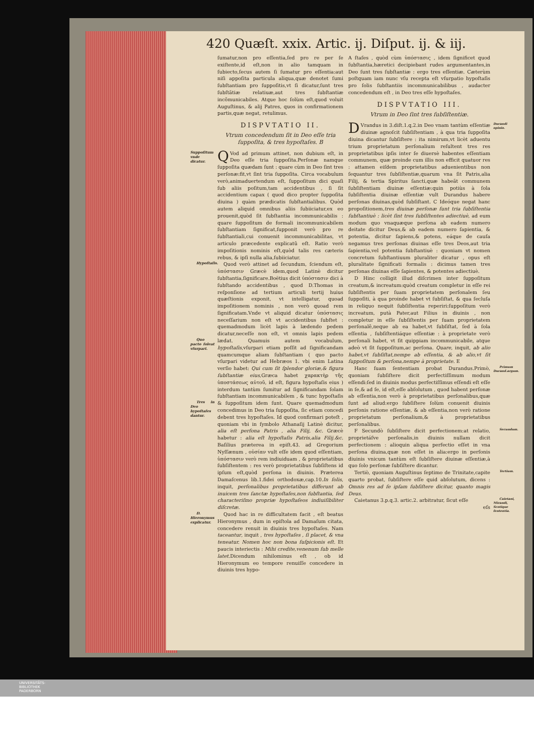420 Quæſt. xxix. Artic. ij. Diſput. ij. & iij.
ſumatur,non pro eſſentia,ſed pro re per ſe exiſtente,id eſt,non in alio tamquam in ſubiecto,ſecus autem ſi ſumatur pro eſſentia:aut niſi appoſita particula aliqua,quæ denotet ſumi ſubſtantiam pro ſuppoſitis,vt ſi dicatur,ſunt tres ſubſtãtiæ relatiuæ,aut tres ſubſtantiæ incõmunicabiles. Atque hoc ſolùm eſt,quod voluit Auguſtinus, & alij Patres, quos in confirmationem partis,quæ negat, retulimus.
DISPVTATIO II.
Vtrum concedendum ſit in Deo eſſe tria ſuppoſita, & tres hypoſtaſes. B
Suppoſitum vnde dicatur. Q Vod ad primum attinet, non dubium eſt, in Deo eſſe tria ſuppoſita.Perſonæ namque ſuppoſita quædam ſunt : quare cùm in Deo ſint tres perſonæ:fit,vt ſint tria ſuppoſita. Circa vocabulum verò,animaduertendum eſt, ſuppoſitum dici quaſi ſub aliis poſitum,tam accidentibus , ſi ſit accidentium capax ( quod dico propter ſuppoſita diuina ) quàm prædicatis ſubſtantialibus. Quòd autem aliquid omnibus aliis ſubiiciatur,ex eo prouenit,quòd ſit ſubſtantia incommunicabilis : quare ſuppoſitum de formali incommunicabilem ſubſtantiam ſignificat,ſupponit verò pro re ſubſtantiali,cui conuenit incommunicabilitas, vt articulo præcedente explicatũ eſt. Ratio verò impoſitionis nominis eſt,quòd talis res cæteris rebus, & ipſi nulla alia,ſubiiciatur.
Hypoſtaſis. Quod verò attinet ad ſecundum, ſciendum eſt, ὑπόστασιν Græcè idem,quod Latinè dicitur ſubſtantia,ſignificare.Boëtius dicit ὑπόστασιν dici à ſubſtando accidentibus , quod D.Thomas in reſponſione ad tertium articuli tertij huius quæſtionis exponit, vt intelligatur, quoad impoſitionem nominis , non verò quoad rem ſignificatam.Vnde vt aliquid dicatur ὑπόστασις neceſſarium non eſt vt accidentibus ſubſtet : quemadmodum licèt lapis à lædendo pedem dicatur,neceſſe non eſt, vt omnis lapis pedem lædat. Quo pacto ſoleat vſurpari. Quamuis autem vocabulum, hypoſtaſis,vſurpari etiam poſſit ad ſignificandam quamcumque aliam ſubſtantiam ( quo pacto vſurpari videtur ad Hebræos 1. vbi enim Latina verſio habet: Qui cum ſit ſplendor gloriæ,& figura ſubſtantiæ eius,Græca habet χαρακτὴρ τῆς ὑποστάσεως αὐτοῦ, id eſt, figura hypoſtaſis eius ) interdum tantùm ſumitur ad ſignificandam ſolam ſubſtantiam incommunicabilem , & tunc hypoſtaſis & ſuppoſitum idem ſunt. Tres in Deo hypoſtaſes dantur. Quare quemadmodum concedimus in Deo tria ſuppoſita, ſic etiam concedi debent tres hypoſtaſes. Id quod confirmari poteſt , quoniam vbi in ſymbolo Athanaſij Latinè dicitur, alia eſt perſona Patris , alia Filij, &c. Græcè habetur : alia eſt hypoſtaſis Patris,alia Filij.&c. Baſilius præterea in epiſt.43. ad Gregorium Nyſſænum , οὐσίαν vult eſſe idem quod eſſentiam, ὑπόστασιν verò rem indiuiduam , & proprietatibus ſubſiſtentem : res verò proprietatibus ſubſiſtens id ipſum eſt,quòd perſona in diuinis. Præterea Damaſcenus lib.1.fidei orthodoxæ,cap.10.In ſolis, inquit, perſonalibus proprietatibus differunt ab inuicem tres ſanctæ hypoſtaſes,non ſubſtantia, ſed characteriſmo propriæ hypoſtaſeos indiuiſibiliter diſcretæ.
D. Hieronymus explicatur. Quod hac in re difficultatem facit , eſt beatus Hieronymus , dum in epiſtola ad Damaſum citata, concedere renuit in diuinis tres hypoſtaſes. Nam taceantur, inquit , tres hypoſtaſes , ſi placet, & vna teneatur. Nomen hoc non bona ſuſpicionis eſt. Et paucis interiectis : Mihi credite,venenum ſub melle latet. Dicendum nihilominus eſt , ob id Hieronymum eo tempore renuiſſe concedere in diuinis tres hypo-
A ſtaſes , quòd cùm ὑπόστασις , idem ſignificet quod ſubſtantia,hæretici decipiebant rudes argumentantes,in Deo ſunt tres ſubſtantiæ : ergo tres eſſentiæ. Cæterùm poſtquam iam nunc vſu recepta eſt vſurpatio hypoſtaſis pro ſolis ſubſtantiis incommunicabilibus , audacter concedendum eſt , in Deo tres eſſe hypoſtaſes.
DISPVTATIO III.
Vtrum in Deo ſint tres ſubſiſtentiæ.
Durandi opinio. D Vrandus in 3.diſt.1.q.2.in Deo vnam tantùm eſſentiæ diuinæ agnoſcit ſubſiſtentiam , à qua tria ſuppoſita diuina dicantur ſubſiſtere : ita nimirum,vt licèt aduentu trium proprietatum perſonalium reſultent tres res proprietatibus ipſis inter ſe diuersè habentes eſſentiam communem, quæ proinde cum illis non efficit quatuor res : attamen eiſdem proprietatibus aduenientibus non ſequantur tres ſubſiſtentiæ,quarum vna ſit Patris,alia Filij, & tertia Spiritus ſancti,quæ habeãt communem ſubſiſtentiam diuinæ eſſentiæ:quin potiùs à ſola ſubſiſtentia diuinæ eſſentiæ vult Durandus habere perſonas diuinas,quòd ſubſiſtant. C Ideóque negat hanc propoſitionem,tres diuinæ perſonæ ſunt tria ſubſiſtentia ſubſtantiuè : licèt ſint tres ſubſiſtentes adiectiuè, ad eum modum quo vnaquæque perſona ab eadem numero deitate dicitur Deus,& ab eadem numero ſapientia, & potentia, dicitur ſapiens,& potens, eáque de cauſa negamus tres perſonas diuinas eſſe tres Deos,aut tria ſapientia,vel potentia ſubſtantiuè : quoniam vt nomen concretum ſubſtantiuum pluraliter dicatur , opus eſt pluralitate ſignificati formalis : dicimus tamen tres perſonas diuinas eſſe ſapientes, & potentes adiectiuè.
D Hinc colligit illud diſcrimen inter ſuppoſitum creatum,& increatum:quòd creatum completur in eſſe rei ſubſiſtentis per ſuam proprietatem perſonalem ſeu ſuppoſiti, à qua proinde habet vt ſubſiſtat, & qua ſecluſa in reliquo nequit ſubſiſtentia reperiri:ſuppoſitum verò increatum, putà Pater,aut Filius in diuinis , non completur in eſſe ſubſiſtentis per ſuam proprietatem perſonalẽ,neque ab ea habet,vt ſubſiſtat, ſed à ſola eſſentia , ſubſiſtentiáque eſſentiæ : à proprietate verò perſonali habet, vt ſit quippiam incommunicabile, atque adeò vt ſit ſuppoſitum,ac perſona. Quare, inquit, ab alio habet,vt ſubſiſtat,nempe ab eſſentia, & ab alio,vt ſit ſuppoſitum & perſona,nempe à proprietate. E
Primum Durand.argum. Hanc ſuam ſententiam probat Durandus.Primò, quoniam ſubſiſtere dicit perfectiſſimum modum eſſendi:ſed in diuinis modus perfectiſſimus eſſendi eſt eſſe in ſe,& ad ſe, id eſt,eſſe abſolutum , quod habent perſonæ ab eſſentia,non verò à proprietatibus perſonalibus,quæ ſunt ad aliud:ergo ſubſiſtere ſolùm conuenit diuinis perſonis ratione eſſentiæ, & ab eſſentia,non verò ratione proprietatum perſonalium,& à proprietatibus perſonalibus.
Secundum. F Secundò ſubſiſtere dicit perfectionem:at relatio, proprietáſve perſonalis,in diuinis nullam dicit perfectionem : alioquin aliqua perfectio eſſet in vna perſona diuina,quæ non eſſet in alia:ergo in perſonis diuinis vnicum tantùm eſt ſubſiſtere diuinæ eſſentiæ,à quo ſolo perſonæ ſubſiſtere dicantur.
Tertium. Tertiò, quoniam Auguſtinus ſeptimo de Trinitate,capite quarto probat, ſubſiſtere eſſe quid abſolutum, dicens : Omnis res ad ſe ipſam ſubſiſtere dicitur, quanto magis Deus.
Caietani, Mirandi, Scotique ſententia. Caietanus 3.p.q.3. artic.2. arbitratur, ſicut eſſe
eſs
UNIVERSITÄTS-
BIBLIOTHEK
PADERBORN